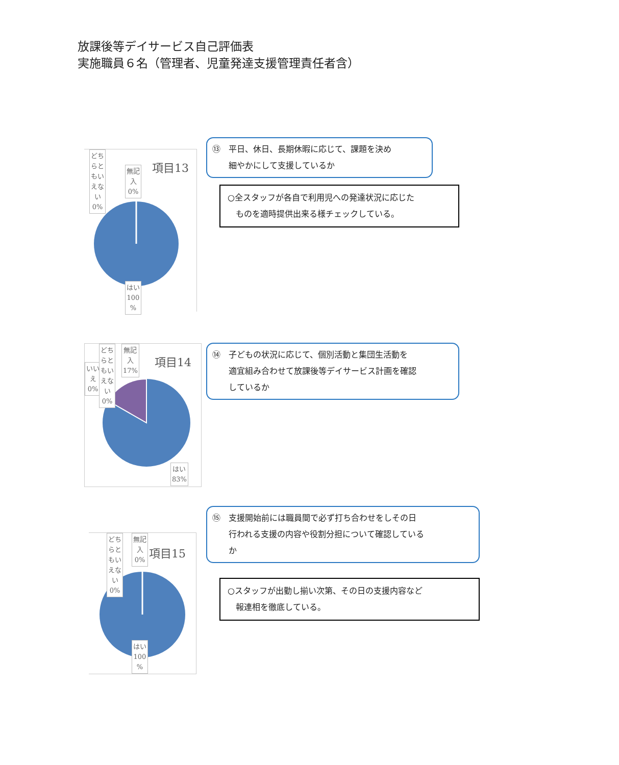放課後等デイサービス自己評価表
実施職員６名（管理者、児童発達支援管理責任者含）
項目13
どち
らと
もい
えな
い
0%
無記
入
0%
はい
100
%
⑬　平日、休日、長期休暇に応じて、課題を決め
　　細やかにして支援しているか
○全スタッフが各自で利用児への発達状況に応じた
　ものを適時提供出来る様チェックしている。
項目14
いい
え
0%
どち
らと
もい
えな
い
0%
無記
入
17%
はい
83%
⑭　子どもの状況に応じて、個別活動と集団生活動を
　　適宜組み合わせて放課後等デイサービス計画を確認
　　しているか
項目15
どち
らと
もい
えな
い
0%
無記
入
0%
はい
100
%
⑮　支援開始前には職員間で必ず打ち合わせをしその日
　　行われる支援の内容や役割分担について確認している
　　か
○スタッフが出勤し揃い次第、その日の支援内容など
　報連相を徹底している。